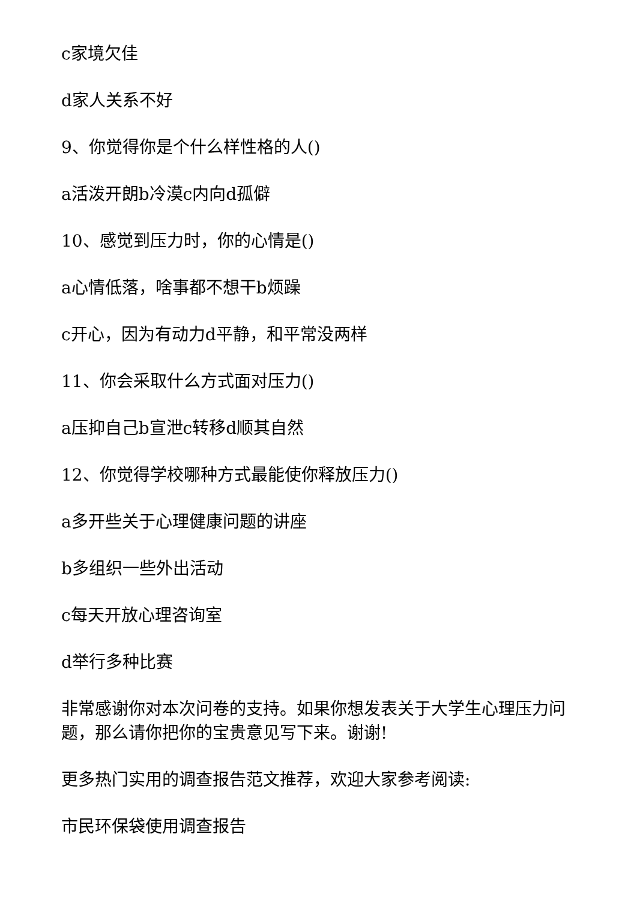c家境欠佳
d家人关系不好
9、你觉得你是个什么样性格的人()
a活泼开朗b冷漠c内向d孤僻
10、感觉到压力时，你的心情是()
a心情低落，啥事都不想干b烦躁
c开心，因为有动力d平静，和平常没两样
11、你会采取什么方式面对压力()
a压抑自己b宣泄c转移d顺其自然
12、你觉得学校哪种方式最能使你释放压力()
a多开些关于心理健康问题的讲座
b多组织一些外出活动
c每天开放心理咨询室
d举行多种比赛
非常感谢你对本次问卷的支持。如果你想发表关于大学生心理压力问题，那么请你把你的宝贵意见写下来。谢谢!
更多热门实用的调查报告范文推荐，欢迎大家参考阅读:
市民环保袋使用调查报告